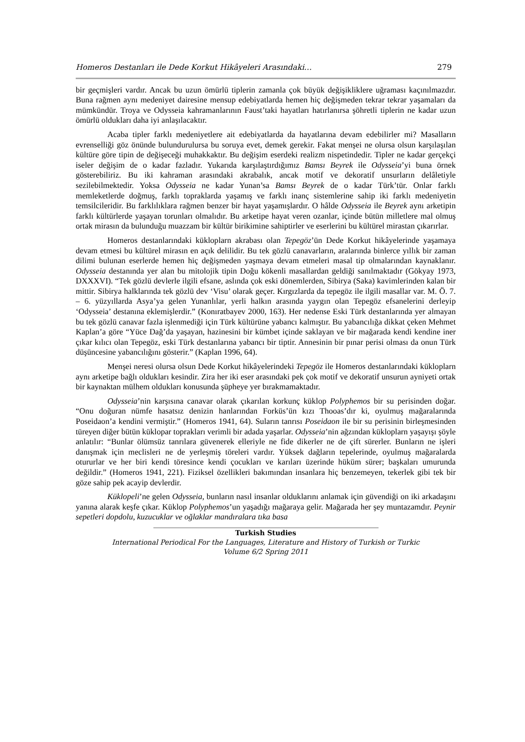Homeros Destanları ile Dede Korkut Hikâyeleri Arasındaki… 279
bir geçmişleri vardır. Ancak bu uzun ömürlü tiplerin zamanla çok büyük değişikliklere uğraması kaçınılmazdır. Buna rağmen aynı medeniyet dairesine mensup edebiyatlarda hemen hiç değişmeden tekrar tekrar yaşamaları da mümkündür. Troya ve Odysseia kahramanlarının Faust’taki hayatları hatırlanırsa şöhretli tiplerin ne kadar uzun ömürlü oldukları daha iyi anlaşılacaktır.
Acaba tipler farklı medeniyetlere ait edebiyatlarda da hayatlarına devam edebilirler mi? Masalların evrenselliği göz önünde bulundurulursa bu soruya evet, demek gerekir. Fakat menşei ne olursa olsun karşılaşılan kültüre göre tipin de değişeceği muhakkaktır. Bu değişim eserdeki realizm nispetindedir. Tipler ne kadar gerçekçi iseler değişim de o kadar fazladır. Yukarıda karşılaştırdığımız Bamsı Beyrek ile Odysseia’yi buna örnek gösterebiliriz. Bu iki kahraman arasındaki akrabalık, ancak motif ve dekoratif unsurların delâletiyle sezilebilmektedir. Yoksa Odysseia ne kadar Yunan’sa Bamsı Beyrek de o kadar Türk’tür. Onlar farklı memleketlerde doğmuş, farklı topraklarda yaşamış ve farklı inanç sistemlerine sahip iki farklı medeniyetin temsilcileridir. Bu farklılıklara rağmen benzer bir hayat yaşamışlardır. O hâlde Odysseia ile Beyrek aynı arketipin farklı kültürlerde yaşayan torunları olmalıdır. Bu arketipe hayat veren ozanlar, içinde bütün milletlere mal olmuş ortak mirasın da bulunduğu muazzam bir kültür birikimine sahiptirler ve eserlerini bu kültürel mirastan çıkarırlar.
Homeros destanlarındaki kükloplarn akrabası olan Tepegöz’ün Dede Korkut hikâyelerinde yaşamaya devam etmesi bu kültürel mirasın en açık delilidir. Bu tek gözlü canavarların, aralarında binlerce yıllık bir zaman dilimi bulunan eserlerde hemen hiç değişmeden yaşmaya devam etmeleri masal tip olmalarından kaynaklanır. Odysseia destanında yer alan bu mitolojik tipin Doğu kökenli masallardan geldiği sanılmaktadır (Gökyay 1973, DXXXVI). “Tek gözlü devlerle ilgili efsane, aslında çok eski dönemlerden, Sibirya (Saka) kavimlerinden kalan bir mittir. Sibirya halklarında tek gözlü dev ‘Visu’ olarak geçer. Kırgızlarda da tepegöz ile ilgili masallar var. M. Ö. 7. – 6. yüzyıllarda Asya’ya gelen Yunanlılar, yerli halkın arasında yaygın olan Tepegöz efsanelerini derleyip ‘Odysseia’ destanına eklemişlerdir.” (Konıratbayev 2000, 163). Her nedense Eski Türk destanlarında yer almayan bu tek gözlü canavar fazla işlenmediği için Türk kültürüne yabancı kalmıştır. Bu yabancılığa dikkat çeken Mehmet Kaplan’a göre “Yüce Dağ’da yaşayan, hazinesini bir kümbet içinde saklayan ve bir mağarada kendi kendine iner çıkar kılıcı olan Tepegöz, eski Türk destanlarına yabancı bir tiptir. Annesinin bir pınar perisi olması da onun Türk düşüncesine yabancılığını gösterir.” (Kaplan 1996, 64).
Menşei neresi olursa olsun Dede Korkut hikâyelerindeki Tepegöz ile Homeros destanlarındaki kükloplarn aynı arketipe bağlı oldukları kesindir. Zira her iki eser arasındaki pek çok motif ve dekoratif unsurun ayniyeti ortak bir kaynaktan mülhem oldukları konusunda şüpheye yer bırakmamaktadır.
Odysseia’nin karşısına canavar olarak çıkarılan korkunç küklop Polyphemos bir su perisinden doğar. “Onu doğuran nümfe hasatsız denizin hanlarından Forküs’ün kızı Thooas’dır ki, oyulmuş mağaralarında Poseidaon’a kendini vermiştir.” (Homeros 1941, 64). Suların tanrısı Poseidaon ile bir su perisinin birleşmesinden türeyen diğer bütün küklopar toprakları verimli bir adada yaşarlar. Odysseia’nin ağzından kükloplarn yaşayışı şöyle anlatılır: “Bunlar ölümsüz tanrılara güvenerek elleriyle ne fide dikerler ne de çift sürerler. Bunların ne işleri danışmak için meclisleri ne de yerleşmiş töreleri vardır. Yüksek dağların tepelerinde, oyulmuş mağaralarda otururlar ve her biri kendi töresince kendi çocukları ve karıları üzerinde hüküm sürer; başkaları umurunda değildir.” (Homeros 1941, 221). Fiziksel özellikleri bakımından insanlara hiç benzemeyen, tekerlek gibi tek bir göze sahip pek acayip devlerdir.
Küklopeli’ne gelen Odysseia, bunların nasıl insanlar olduklarını anlamak için güvendiği on iki arkadaşını yanına alarak keşfe çıkar. Küklop Polyphemos’un yaşadığı mağaraya gelir. Mağarada her şey muntazamdır. Peynir sepetleri dopdolu, kuzucuklar ve oğlaklar mandıralara tıka basa
Turkish Studies
International Periodical For the Languages, Literature and History of Turkish or Turkic
Volume 6/2 Spring 2011